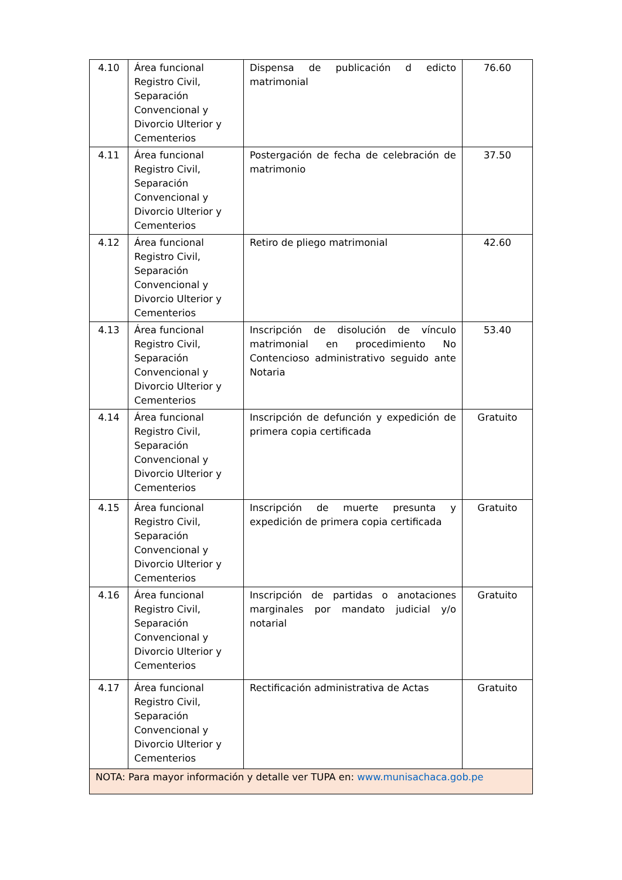| 4.10 | Área funcional Registro Civil, Separación Convencional y Divorcio Ulterior y Cementerios | Dispensa de publicación d edicto matrimonial | 76.60 |
| 4.11 | Área funcional Registro Civil, Separación Convencional y Divorcio Ulterior y Cementerios | Postergación de fecha de celebración de matrimonio | 37.50 |
| 4.12 | Área funcional Registro Civil, Separación Convencional y Divorcio Ulterior y Cementerios | Retiro de pliego matrimonial | 42.60 |
| 4.13 | Área funcional Registro Civil, Separación Convencional y Divorcio Ulterior y Cementerios | Inscripción de disolución de vínculo matrimonial en procedimiento No Contencioso administrativo seguido ante Notaria | 53.40 |
| 4.14 | Área funcional Registro Civil, Separación Convencional y Divorcio Ulterior y Cementerios | Inscripción de defunción y expedición de primera copia certificada | Gratuito |
| 4.15 | Área funcional Registro Civil, Separación Convencional y Divorcio Ulterior y Cementerios | Inscripción de muerte presunta y expedición de primera copia certificada | Gratuito |
| 4.16 | Área funcional Registro Civil, Separación Convencional y Divorcio Ulterior y Cementerios | Inscripción de partidas o anotaciones marginales por mandato judicial y/o notarial | Gratuito |
| 4.17 | Área funcional Registro Civil, Separación Convencional y Divorcio Ulterior y Cementerios | Rectificación administrativa de Actas | Gratuito |
| NOTA: Para mayor información y detalle ver TUPA en: www.munisachaca.gob.pe | | | |